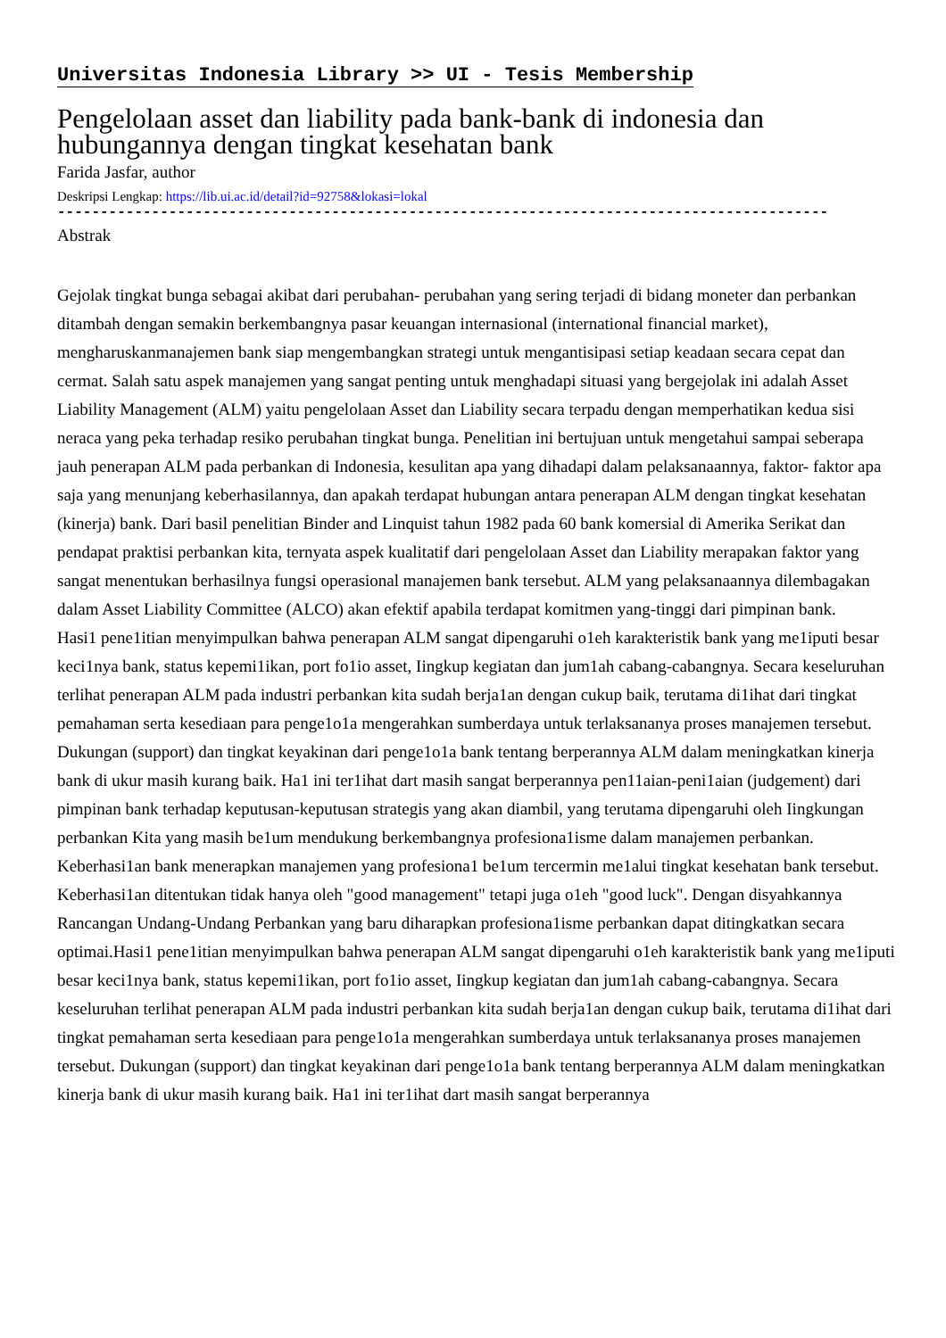Universitas Indonesia Library >> UI - Tesis Membership
Pengelolaan asset dan liability pada bank-bank di indonesia dan hubungannya dengan tingkat kesehatan bank
Farida Jasfar, author
Deskripsi Lengkap: https://lib.ui.ac.id/detail?id=92758&lokasi=lokal
------------------------------------------------------------------------------------------
Abstrak
Gejolak tingkat bunga sebagai akibat dari perubahan- perubahan yang sering terjadi di bidang moneter dan perbankan ditambah dengan semakin berkembangnya pasar keuangan internasional (international financial market), mengharuskanmanajemen bank siap mengembangkan strategi untuk mengantisipasi setiap keadaan secara cepat dan cermat. Salah satu aspek manajemen yang sangat penting untuk menghadapi situasi yang bergejolak ini adalah Asset Liability Management (ALM) yaitu pengelolaan Asset dan Liability secara terpadu dengan memperhatikan kedua sisi neraca yang peka terhadap resiko perubahan tingkat bunga. Penelitian ini bertujuan untuk mengetahui sampai seberapa jauh penerapan ALM pada perbankan di Indonesia, kesulitan apa yang dihadapi dalam pelaksanaannya, faktor- faktor apa saja yang menunjang keberhasilannya, dan apakah terdapat hubungan antara penerapan ALM dengan tingkat kesehatan (kinerja) bank. Dari basil penelitian Binder and Linquist tahun 1982 pada 60 bank komersial di Amerika Serikat dan pendapat praktisi perbankan kita, ternyata aspek kualitatif dari pengelolaan Asset dan Liability merapakan faktor yang sangat menentukan berhasilnya fungsi operasional manajemen bank tersebut. ALM yang pelaksanaannya dilembagakan dalam Asset Liability Committee (ALCO) akan efektif apabila terdapat komitmen yang-tinggi dari pimpinan bank.
Hasi1 pene1itian menyimpulkan bahwa penerapan ALM sangat dipengaruhi o1eh karakteristik bank yang me1iputi besar keci1nya bank, status kepemi1ikan, port fo1io asset, Iingkup kegiatan dan jum1ah cabang-cabangnya. Secara keseluruhan terlihat penerapan ALM pada industri perbankan kita sudah berja1an dengan cukup baik, terutama di1ihat dari tingkat pemahaman serta kesediaan para penge1o1a mengerahkan sumberdaya untuk terlaksananya proses manajemen tersebut. Dukungan (support) dan tingkat keyakinan dari penge1o1a bank tentang berperannya ALM dalam meningkatkan kinerja bank di ukur masih kurang baik. Ha1 ini ter1ihat dart masih sangat berperannya pen11aian-peni1aian (judgement) dari pimpinan bank terhadap keputusan-keputusan strategis yang akan diambil, yang terutama dipengaruhi oleh Iingkungan perbankan Kita yang masih be1um mendukung berkembangnya profesiona1isme dalam manajemen perbankan.
Keberhasi1an bank menerapkan manajemen yang profesiona1 be1um tercermin me1alui tingkat kesehatan bank tersebut. Keberhasi1an ditentukan tidak hanya oleh "good management" tetapi juga o1eh "good luck". Dengan disyahkannya Rancangan Undang-Undang Perbankan yang baru diharapkan profesiona1isme perbankan dapat ditingkatkan secara optimai.Hasi1 pene1itian menyimpulkan bahwa penerapan ALM sangat dipengaruhi o1eh karakteristik bank yang me1iputi besar keci1nya bank, status kepemi1ikan, port fo1io asset, Iingkup kegiatan dan jum1ah cabang-cabangnya. Secara keseluruhan terlihat penerapan ALM pada industri perbankan kita sudah berja1an dengan cukup baik, terutama di1ihat dari tingkat pemahaman serta kesediaan para penge1o1a mengerahkan sumberdaya untuk terlaksananya proses manajemen tersebut. Dukungan (support) dan tingkat keyakinan dari penge1o1a bank tentang berperannya ALM dalam meningkatkan kinerja bank di ukur masih kurang baik. Ha1 ini ter1ihat dart masih sangat berperannya